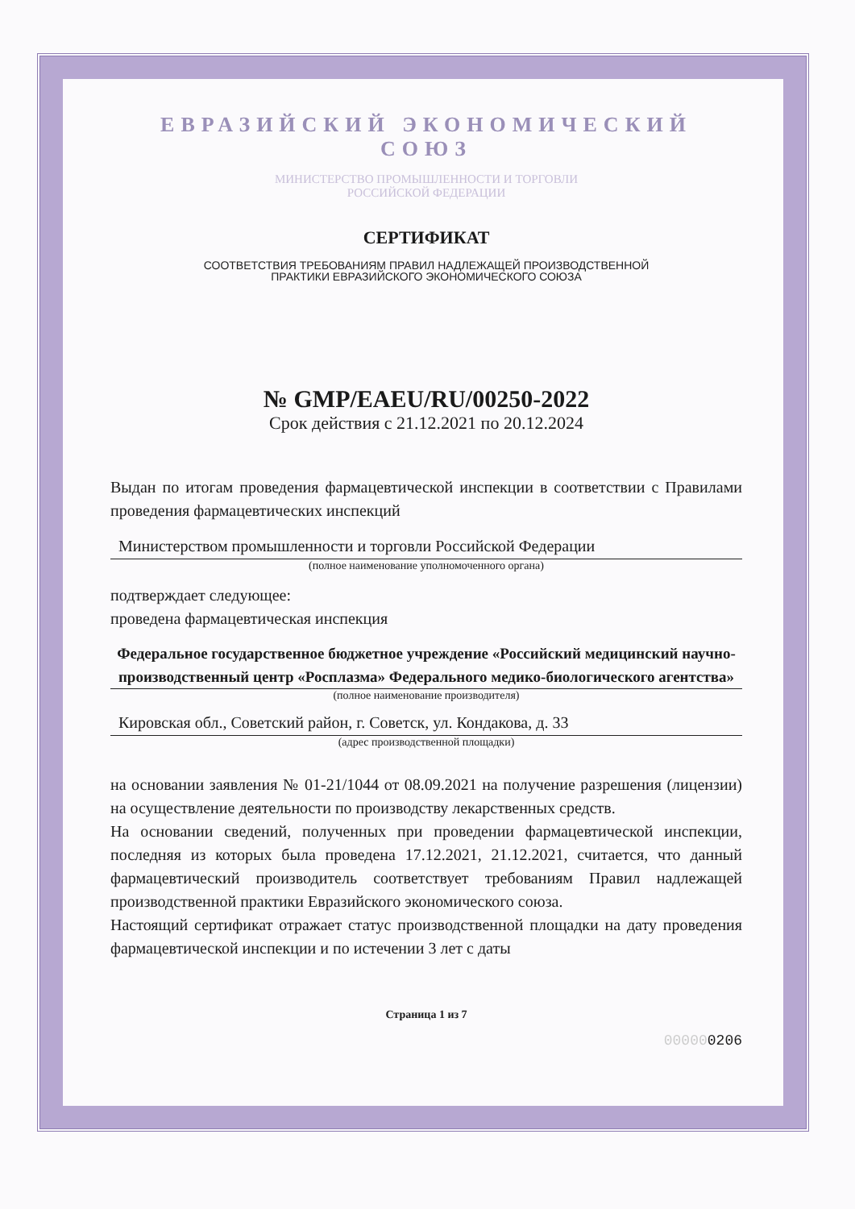ЕВРАЗИЙСКИЙ ЭКОНОМИЧЕСКИЙ СОЮЗ
МИНИСТЕРСТВО ПРОМЫШЛЕННОСТИ И ТОРГОВЛИ
РОССИЙСКОЙ ФЕДЕРАЦИИ
СЕРТИФИКАТ
СООТВЕТСТВИЯ ТРЕБОВАНИЯМ ПРАВИЛ НАДЛЕЖАЩЕЙ ПРОИЗВОДСТВЕННОЙ
ПРАКТИКИ ЕВРАЗИЙСКОГО ЭКОНОМИЧЕСКОГО СОЮЗА
№ GMP/EAEU/RU/00250-2022
Срок действия с 21.12.2021 по 20.12.2024
Выдан по итогам проведения фармацевтической инспекции в соответствии с Правилами проведения фармацевтических инспекций
Министерством промышленности и торговли Российской Федерации
(полное наименование уполномоченного органа)
подтверждает следующее:
проведена фармацевтическая инспекция
Федеральное государственное бюджетное учреждение «Российский медицинский научно-производственный центр «Росплазма» Федерального медико-биологического агентства»
(полное наименование производителя)
Кировская обл., Советский район, г. Советск, ул. Кондакова, д. 33
(адрес производственной площадки)
на основании заявления № 01-21/1044 от 08.09.2021 на получение разрешения (лицензии) на осуществление деятельности по производству лекарственных средств.
На основании сведений, полученных при проведении фармацевтической инспекции, последняя из которых была проведена 17.12.2021, 21.12.2021, считается, что данный фармацевтический производитель соответствует требованиям Правил надлежащей производственной практики Евразийского экономического союза.
Настоящий сертификат отражает статус производственной площадки на дату проведения фармацевтической инспекции и по истечении 3 лет с даты
Страница 1 из 7
000000206